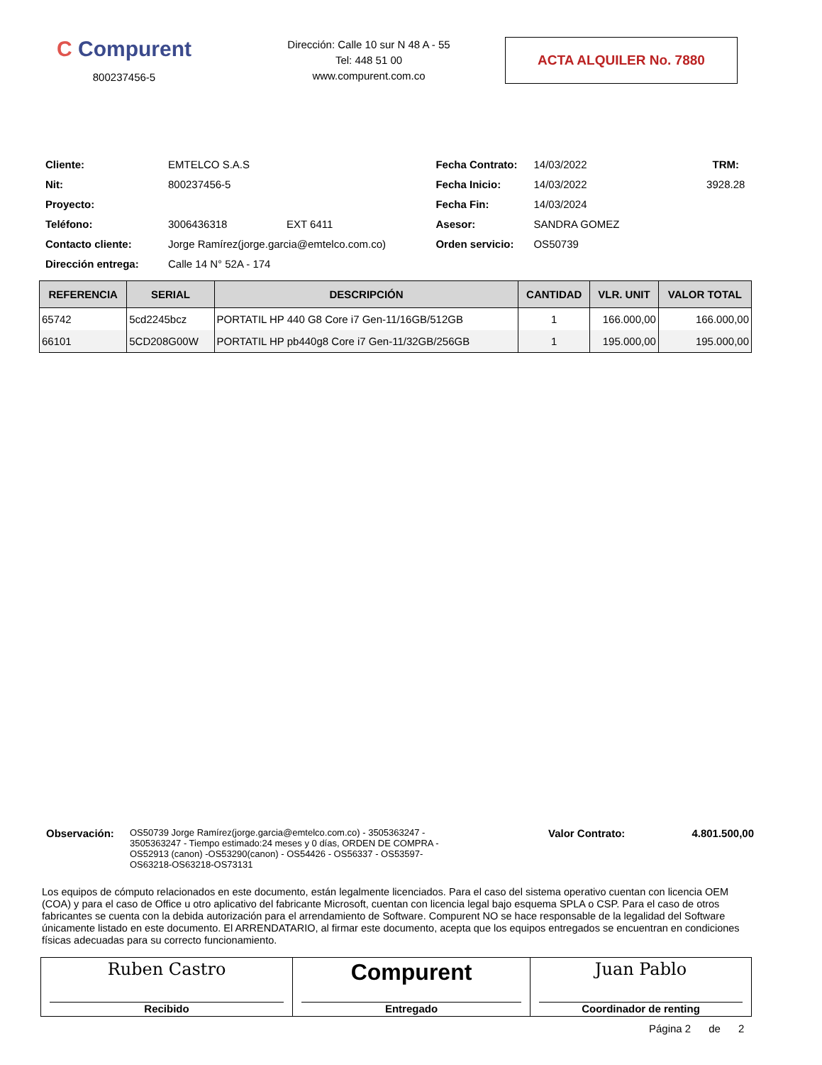C Compurent
800237456-5
Dirección: Calle 10 sur N 48 A - 55
Tel: 448 51 00
www.compurent.com.co
ACTA ALQUILER No. 7880
| Cliente: | EMTELCO S.A.S | | Fecha Contrato: | 14/03/2022 | TRM: |
| Nit: | 800237456-5 | | Fecha Inicio: | 14/03/2022 | 3928.28 |
| Proyecto: | | | Fecha Fin: | 14/03/2024 | |
| Teléfono: | 3006436318 | EXT 6411 | Asesor: | SANDRA GOMEZ | |
| Contacto cliente: | Jorge Ramírez(jorge.garcia@emtelco.com.co) | | Orden servicio: | OS50739 | |
| Dirección entrega: | Calle 14 N° 52A - 174 | | | | |
| REFERENCIA | SERIAL | DESCRIPCIÓN | CANTIDAD | VLR. UNIT | VALOR TOTAL |
| --- | --- | --- | --- | --- | --- |
| 65742 | 5cd2245bcz | PORTATIL HP 440 G8 Core i7 Gen-11/16GB/512GB | 1 | 166.000,00 | 166.000,00 |
| 66101 | 5CD208G00W | PORTATIL HP pb440g8 Core i7 Gen-11/32GB/256GB | 1 | 195.000,00 | 195.000,00 |
Observación:
OS50739 Jorge Ramírez(jorge.garcia@emtelco.com.co) - 3505363247 - 3505363247 - Tiempo estimado:24 meses y 0 días, ORDEN DE COMPRA -OS52913 (canon) -OS53290(canon) - OS54426 - OS56337 - OS53597-OS63218-OS63218-OS73131
Valor Contrato: 4.801.500,00
Los equipos de cómputo relacionados en este documento, están legalmente licenciados. Para el caso del sistema operativo cuentan con licencia OEM (COA) y para el caso de Office u otro aplicativo del fabricante Microsoft, cuentan con licencia legal bajo esquema SPLA o CSP. Para el caso de otros fabricantes se cuenta con la debida autorización para el arrendamiento de Software. Compurent NO se hace responsable de la legalidad del Software únicamente listado en este documento. El ARRENDATARIO, al firmar este documento, acepta que los equipos entregados se encuentran en condiciones físicas adecuadas para su correcto funcionamiento.
| Ruben Castro Recibido | Compurent Entregado | Juan Pablo Coordinador de renting |
Página 2 de 2